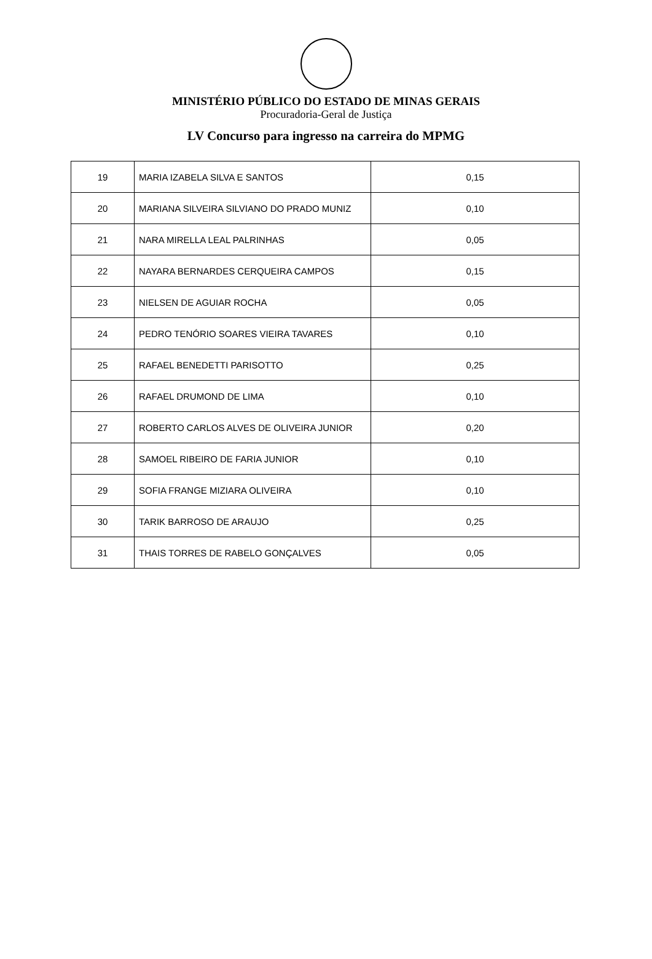MINISTÉRIO PÚBLICO DO ESTADO DE MINAS GERAIS
Procuradoria-Geral de Justiça
LV Concurso para ingresso na carreira do MPMG
| 19 | MARIA IZABELA SILVA E SANTOS | 0,15 |
| 20 | MARIANA SILVEIRA SILVIANO DO PRADO MUNIZ | 0,10 |
| 21 | NARA MIRELLA LEAL PALRINHAS | 0,05 |
| 22 | NAYARA BERNARDES CERQUEIRA CAMPOS | 0,15 |
| 23 | NIELSEN DE AGUIAR ROCHA | 0,05 |
| 24 | PEDRO TENÓRIO SOARES VIEIRA TAVARES | 0,10 |
| 25 | RAFAEL BENEDETTI PARISOTTO | 0,25 |
| 26 | RAFAEL DRUMOND DE LIMA | 0,10 |
| 27 | ROBERTO CARLOS ALVES DE OLIVEIRA JUNIOR | 0,20 |
| 28 | SAMOEL RIBEIRO DE FARIA JUNIOR | 0,10 |
| 29 | SOFIA FRANGE MIZIARA OLIVEIRA | 0,10 |
| 30 | TARIK BARROSO DE ARAUJO | 0,25 |
| 31 | THAIS TORRES DE RABELO GONÇALVES | 0,05 |